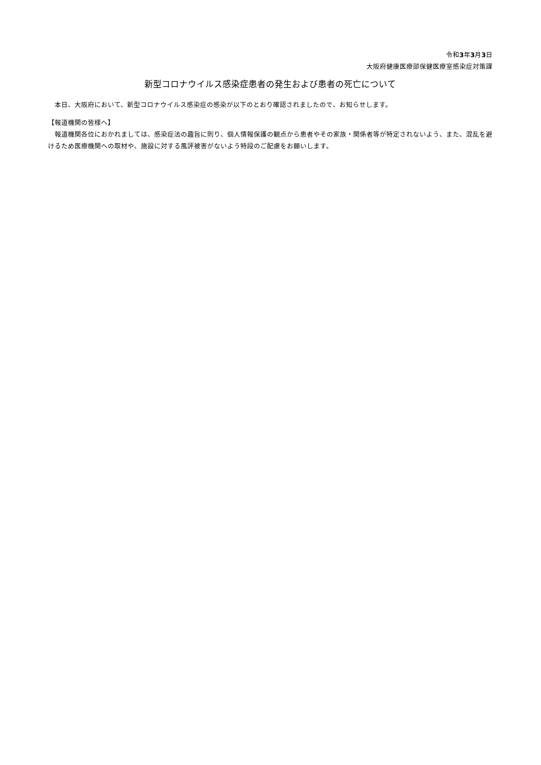令和3年3月3日
大阪府健康医療部保健医療室感染症対策課
新型コロナウイルス感染症患者の発生および患者の死亡について
本日、大阪府において、新型コロナウイルス感染症の感染が以下のとおり確認されましたので、お知らせします。
【報道機関の皆様へ】
報道機関各位におかれましては、感染症法の趣旨に則り、個人情報保護の観点から患者やその家族・関係者等が特定されないよう、また、混乱を避けるため医療機関への取材や、施設に対する風評被害がないよう特段のご配慮をお願いします。